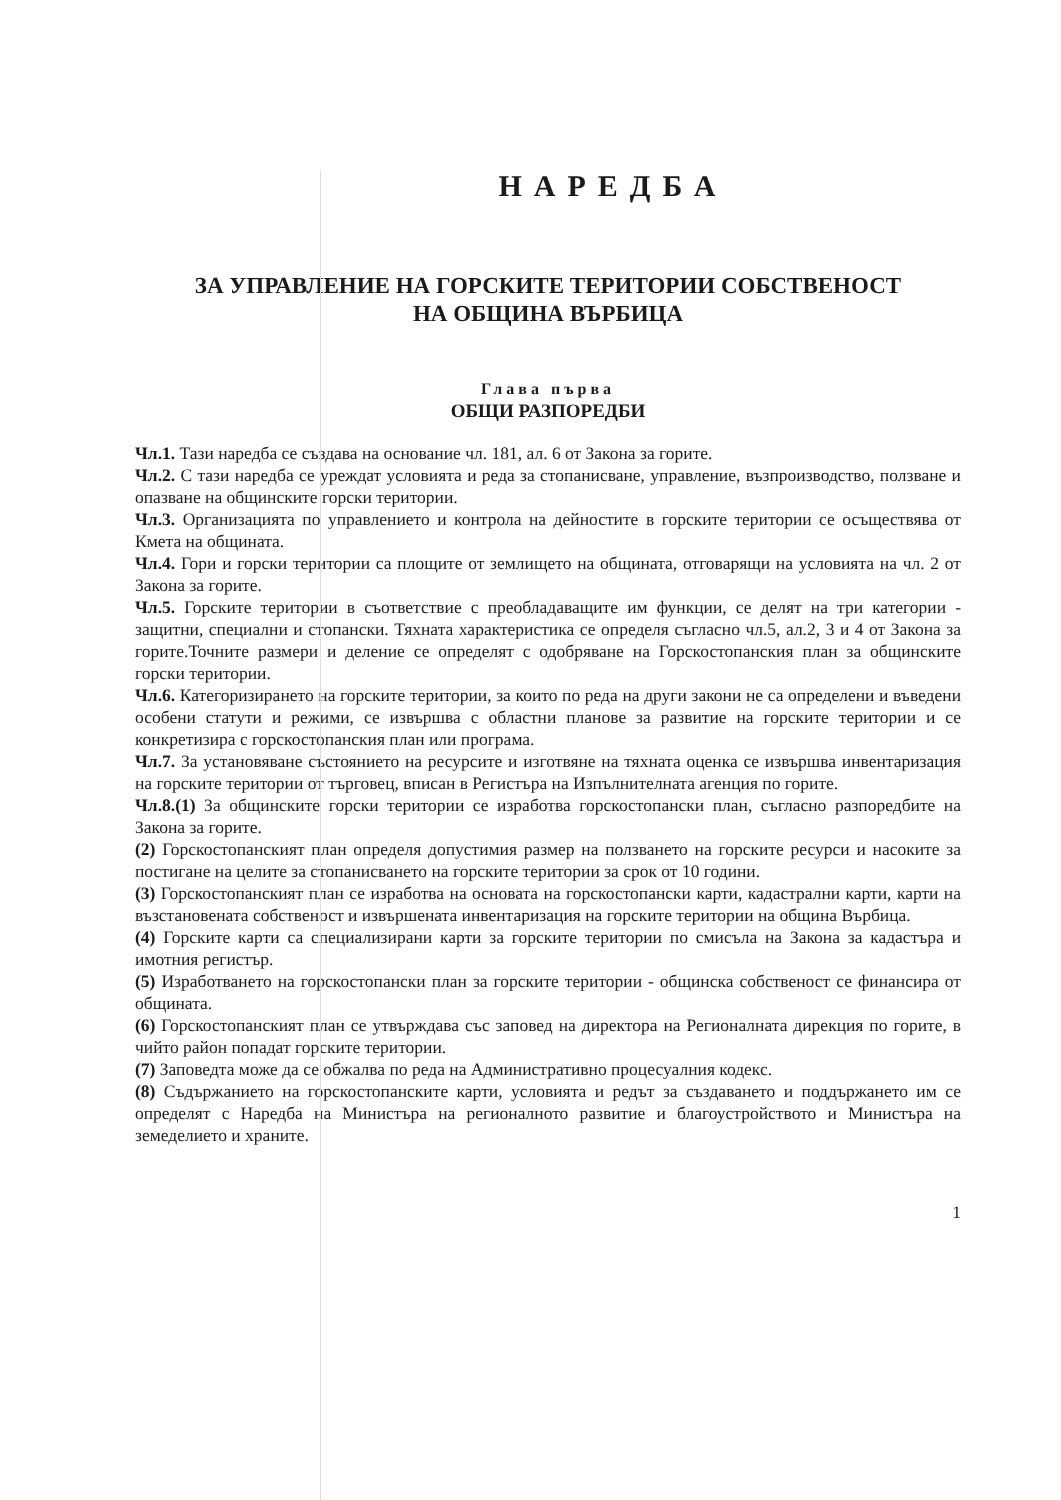НАРЕДБА
ЗА УПРАВЛЕНИЕ НА ГОРСКИТЕ ТЕРИТОРИИ СОБСТВЕНОСТ
НА ОБЩИНА ВЪРБИЦА
Глава първа
ОБЩИ РАЗПОРЕДБИ
Чл.1. Тази наредба се създава на основание чл. 181, ал. 6 от Закона за горите.
Чл.2. С тази наредба се уреждат условията и реда за стопанисване, управление, възпроизводство, ползване и опазване на общинските горски територии.
Чл.3. Организацията по управлението и контрола на дейностите в горските територии се осъществява от Кмета на общината.
Чл.4. Гори и горски територии са площите от землището на общината, отговарящи на условията на чл. 2 от Закона за горите.
Чл.5. Горските територии в съответствие с преобладаващите им функции, се делят на три категории - защитни, специални и стопански. Тяхната характеристика се определя съгласно чл.5, ал.2, 3 и 4 от Закона за горите.Точните размери и деление се определят с одобряване на Горскостопанския план за общинските горски територии.
Чл.6. Категоризирането на горските територии, за които по реда на други закони не са определени и въведени особени статути и режими, се извършва с областни планове за развитие на горските територии и се конкретизира с горскостопанския план или програма.
Чл.7. За установяване състоянието на ресурсите и изготвяне на тяхната оценка се извършва инвентаризация на горските територии от търговец, вписан в Регистъра на Изпълнителната агенция по горите.
Чл.8.(1) За общинските горски територии се изработва горскостопански план, съгласно разпоредбите на Закона за горите.
(2) Горскостопанският план определя допустимия размер на ползването на горските ресурси и насоките за постигане на целите за стопанисването на горските територии за срок от 10 години.
(3) Горскостопанският план се изработва на основата на горскостопански карти, кадастрални карти, карти на възстановената собственост и извършената инвентаризация на горските територии на община Върбица.
(4) Горските карти са специализирани карти за горските територии по смисъла на Закона за кадастъра и имотния регистър.
(5) Изработването на горскостопански план за горските територии - общинска собственост се финансира от общината.
(6) Горскостопанският план се утвърждава със заповед на директора на Регионалната дирекция по горите, в чийто район попадат горските територии.
(7) Заповедта може да се обжалва по реда на Административно процесуалния кодекс.
(8) Съдържанието на горскостопанските карти, условията и редът за създаването и поддържането им се определят с Наредба на Министъра на регионалното развитие и благоустройството и Министъра на земеделието и храните.
1